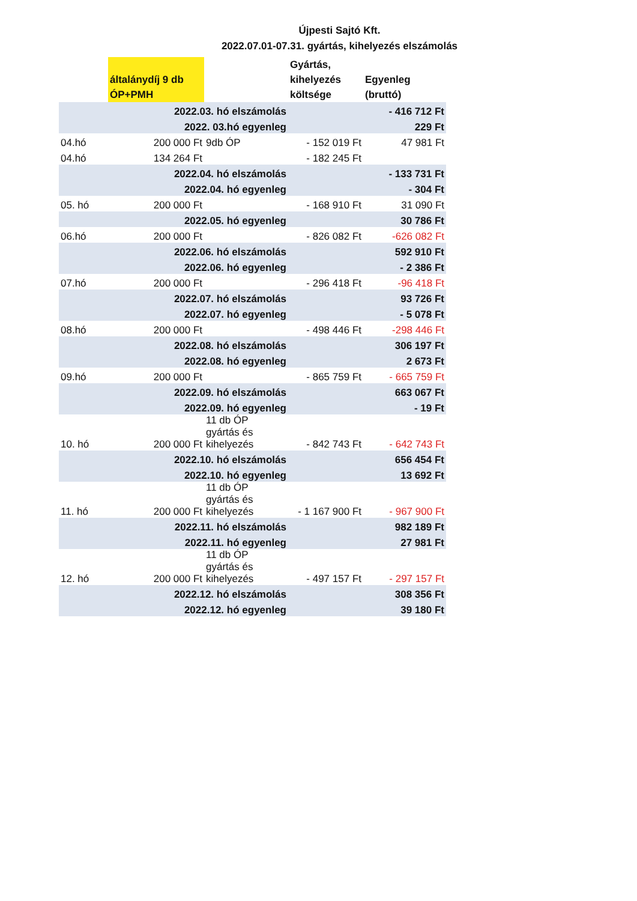Újpesti Sajtó Kft.
2022.07.01-07.31. gyártás, kihelyezés elszámolás
| | általánydíj 9 db ÓP+PMH | | Gyártás, kihelyezés költsége | Egyenleg (bruttó) |
| --- | --- | --- | --- | --- |
| | 2022.03. hó elszámolás | | | - 416 712 Ft |
| | 2022. 03.hó egyenleg | | | 229 Ft |
| 04.hó | 200 000 Ft | 9db ÓP | - 152 019 Ft | 47 981 Ft |
| 04.hó | 134 264 Ft | | - 182 245 Ft | |
| | 2022.04. hó elszámolás | | | - 133 731 Ft |
| | 2022.04. hó egyenleg | | | - 304 Ft |
| 05. hó | 200 000 Ft | | - 168 910 Ft | 31 090 Ft |
| | 2022.05. hó egyenleg | | | 30 786 Ft |
| 06.hó | 200 000 Ft | | - 826 082 Ft | -626 082 Ft |
| | 2022.06. hó elszámolás | | | 592 910 Ft |
| | 2022.06. hó egyenleg | | | - 2 386 Ft |
| 07.hó | 200 000 Ft | | - 296 418 Ft | -96 418 Ft |
| | 2022.07. hó elszámolás | | | 93 726 Ft |
| | 2022.07. hó egyenleg | | | - 5 078 Ft |
| 08.hó | 200 000 Ft | | - 498 446 Ft | -298 446 Ft |
| | 2022.08. hó elszámolás | | | 306 197 Ft |
| | 2022.08. hó egyenleg | | | 2 673 Ft |
| 09.hó | 200 000 Ft | | - 865 759 Ft | - 665 759 Ft |
| | 2022.09. hó elszámolás | | | 663 067 Ft |
| | 2022.09. hó egyenleg | | | - 19 Ft |
| 10. hó | 200 000 Ft | 11 db ÓP gyártás és kihelyezés | - 842 743 Ft | - 642 743 Ft |
| | 2022.10. hó elszámolás | | | 656 454 Ft |
| | 2022.10. hó egyenleg | | | 13 692 Ft |
| 11. hó | 200 000 Ft | 11 db ÓP gyártás és kihelyezés | - 1 167 900 Ft | - 967 900 Ft |
| | 2022.11. hó elszámolás | | | 982 189 Ft |
| | 2022.11. hó egyenleg | | | 27 981 Ft |
| 12. hó | 200 000 Ft | 11 db ÓP gyártás és kihelyezés | - 497 157 Ft | - 297 157 Ft |
| | 2022.12. hó elszámolás | | | 308 356 Ft |
| | 2022.12. hó egyenleg | | | 39 180 Ft |